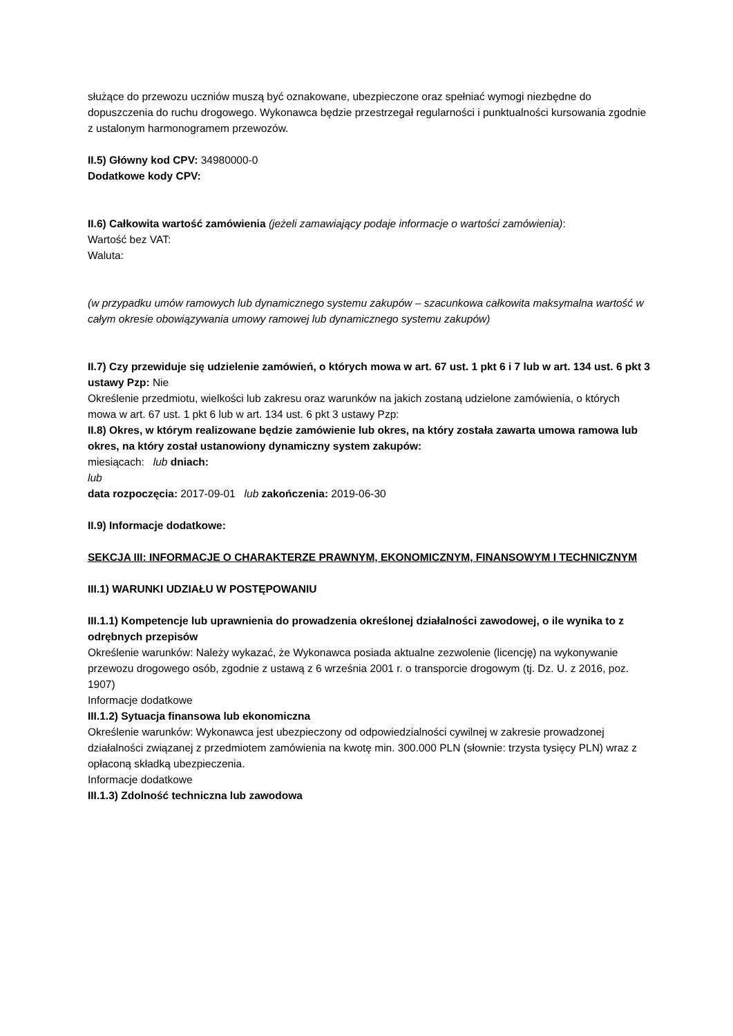służące do przewozu uczniów muszą być oznakowane, ubezpieczone oraz spełniać wymogi niezbędne do dopuszczenia do ruchu drogowego. Wykonawca będzie przestrzegał regularności i punktualności kursowania zgodnie z ustalonym harmonogramem przewozów.
II.5) Główny kod CPV: 34980000-0
Dodatkowe kody CPV:
II.6) Całkowita wartość zamówienia (jeżeli zamawiający podaje informacje o wartości zamówienia):
Wartość bez VAT:
Waluta:
(w przypadku umów ramowych lub dynamicznego systemu zakupów – szacunkowa całkowita maksymalna wartość w całym okresie obowiązywania umowy ramowej lub dynamicznego systemu zakupów)
II.7) Czy przewiduje się udzielenie zamówień, o których mowa w art. 67 ust. 1 pkt 6 i 7 lub w art. 134 ust. 6 pkt 3 ustawy Pzp: Nie
Określenie przedmiotu, wielkości lub zakresu oraz warunków na jakich zostaną udzielone zamówienia, o których mowa w art. 67 ust. 1 pkt 6 lub w art. 134 ust. 6 pkt 3 ustawy Pzp:
II.8) Okres, w którym realizowane będzie zamówienie lub okres, na który została zawarta umowa ramowa lub okres, na który został ustanowiony dynamiczny system zakupów:
miesiącach: lub dniach:
lub
data rozpoczęcia: 2017-09-01 lub zakończenia: 2019-06-30
II.9) Informacje dodatkowe:
SEKCJA III: INFORMACJE O CHARAKTERZE PRAWNYM, EKONOMICZNYM, FINANSOWYM I TECHNICZNYM
III.1) WARUNKI UDZIAŁU W POSTĘPOWANIU
III.1.1) Kompetencje lub uprawnienia do prowadzenia określonej działalności zawodowej, o ile wynika to z odrębnych przepisów
Określenie warunków: Należy wykazać, że Wykonawca posiada aktualne zezwolenie (licencję) na wykonywanie przewozu drogowego osób, zgodnie z ustawą z 6 września 2001 r. o transporcie drogowym (tj. Dz. U. z 2016, poz. 1907)
Informacje dodatkowe
III.1.2) Sytuacja finansowa lub ekonomiczna
Określenie warunków: Wykonawca jest ubezpieczony od odpowiedzialności cywilnej w zakresie prowadzonej działalności związanej z przedmiotem zamówienia na kwotę min. 300.000 PLN (słownie: trzysta tysięcy PLN) wraz z opłaconą składką ubezpieczenia.
Informacje dodatkowe
III.1.3) Zdolność techniczna lub zawodowa